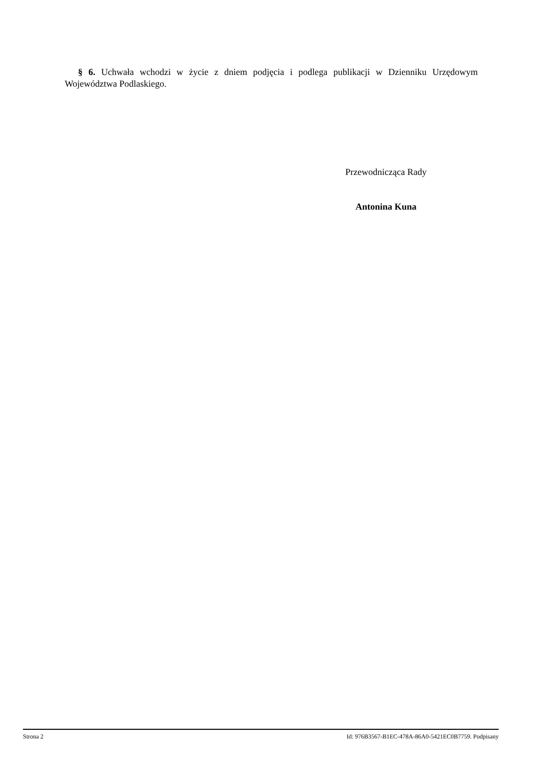§ 6. Uchwała wchodzi w życie z dniem podjęcia i podlega publikacji w Dzienniku Urzędowym Województwa Podlaskiego.
Przewodnicząca Rady
Antonina Kuna
Strona 2 Id: 976B3567-B1EC-478A-86A0-5421EC0B7759. Podpisany